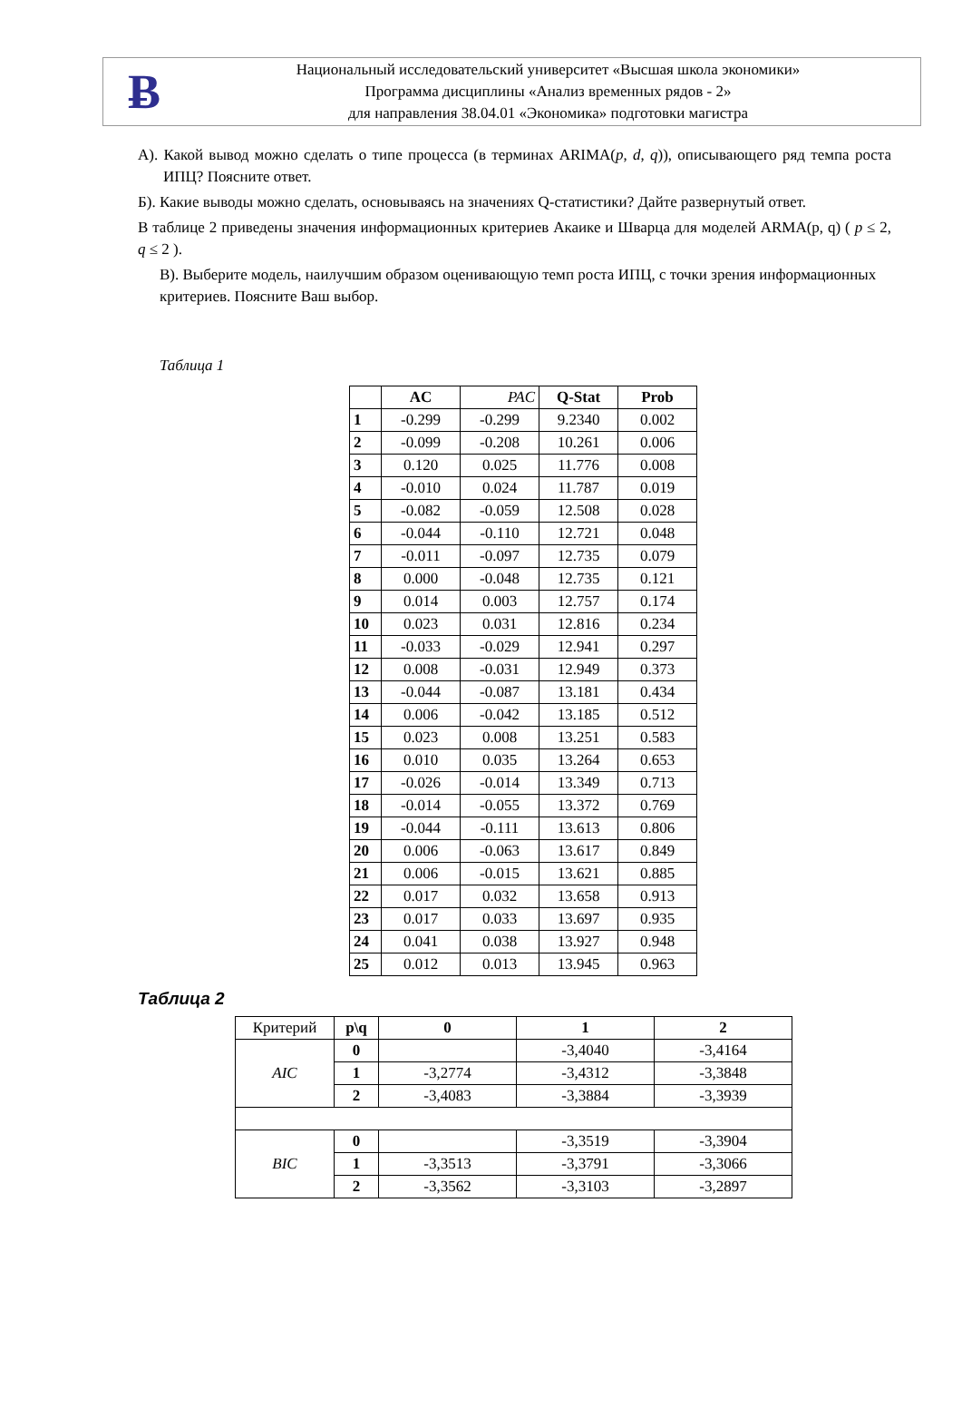Ƀ
Национальный исследовательский университет «Высшая школа экономики»
Программа дисциплины «Анализ временных рядов - 2»
для направления 38.04.01 «Экономика» подготовки магистра
А). Какой вывод можно сделать о типе процесса (в терминах ARIMA(p, d, q)), описывающего ряд темпа роста ИПЦ? Поясните ответ.
Б). Какие выводы можно сделать, основываясь на значениях Q-статистики? Дайте развернутый ответ.
В таблице 2 приведены значения информационных критериев Акаике и Шварца для моделей ARMA(p, q) ( p ≤ 2, q ≤ 2 ).
В). Выберите модель, наилучшим образом оценивающую темп роста ИПЦ, с точки зрения информационных критериев. Поясните Ваш выбор.
Таблица 1
| | AC | PAC | Q-Stat | Prob |
| --- | --- | --- | --- | --- |
| 1 | -0.299 | -0.299 | 9.2340 | 0.002 |
| 2 | -0.099 | -0.208 | 10.261 | 0.006 |
| 3 | 0.120 | 0.025 | 11.776 | 0.008 |
| 4 | -0.010 | 0.024 | 11.787 | 0.019 |
| 5 | -0.082 | -0.059 | 12.508 | 0.028 |
| 6 | -0.044 | -0.110 | 12.721 | 0.048 |
| 7 | -0.011 | -0.097 | 12.735 | 0.079 |
| 8 | 0.000 | -0.048 | 12.735 | 0.121 |
| 9 | 0.014 | 0.003 | 12.757 | 0.174 |
| 10 | 0.023 | 0.031 | 12.816 | 0.234 |
| 11 | -0.033 | -0.029 | 12.941 | 0.297 |
| 12 | 0.008 | -0.031 | 12.949 | 0.373 |
| 13 | -0.044 | -0.087 | 13.181 | 0.434 |
| 14 | 0.006 | -0.042 | 13.185 | 0.512 |
| 15 | 0.023 | 0.008 | 13.251 | 0.583 |
| 16 | 0.010 | 0.035 | 13.264 | 0.653 |
| 17 | -0.026 | -0.014 | 13.349 | 0.713 |
| 18 | -0.014 | -0.055 | 13.372 | 0.769 |
| 19 | -0.044 | -0.111 | 13.613 | 0.806 |
| 20 | 0.006 | -0.063 | 13.617 | 0.849 |
| 21 | 0.006 | -0.015 | 13.621 | 0.885 |
| 22 | 0.017 | 0.032 | 13.658 | 0.913 |
| 23 | 0.017 | 0.033 | 13.697 | 0.935 |
| 24 | 0.041 | 0.038 | 13.927 | 0.948 |
| 25 | 0.012 | 0.013 | 13.945 | 0.963 |
Таблица 2
| Критерий | p\q | 0 | 1 | 2 |
| AIC | 0 | | -3,4040 | -3,4164 |
| | 1 | -3,2774 | -3,4312 | -3,3848 |
| | 2 | -3,4083 | -3,3884 | -3,3939 |
| BIC | 0 | | -3,3519 | -3,3904 |
| | 1 | -3,3513 | -3,3791 | -3,3066 |
| | 2 | -3,3562 | -3,3103 | -3,2897 |